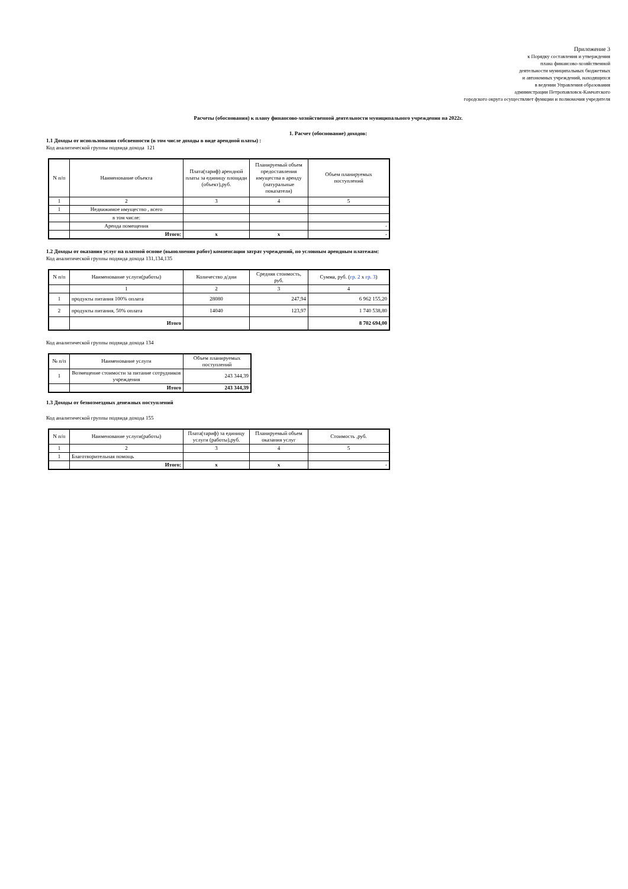Приложение 3
к Порядку составления и утверждения
плана финансово-хозяйственной
деятельности муниципальных бюджетных
и автономных учреждений, находящихся
в ведении Управления образования
администрации Петропавловск-Камчатского
городского округа осуществляет функции и полномочия учредителя
Расчеты (обоснования) к плану финансово-хозяйственной деятельности муниципального учреждения на 2022г.
1. Расчет (обоснование) доходов:
1.1 Доходы от использования собсвенности (в том числе доходы в виде арендной платы) :
Код аналитической группы подвида дохода 121
| N п/п | Наименование объекта | Плата(тариф) арендной платы за единицу площади (объект),руб. | Планируемый объем предоставления имущества в аренду (натуральные показатели) | Объем планируемых поступлений |
| --- | --- | --- | --- | --- |
| 1 | 2 | 3 | 4 | 5 |
| 1 | Недвижимое имущество , всего | | | |
| | в том числе: | | | |
| | Аренда помещения | | | - |
| | Итого: | х | х | - |
1.2 Доходы от оказания услуг на платной основе (выполнения работ) компенсации затрат учреждений, по условным арендным платежам:
Код аналитической группы подвида дохода 131,134,135
| N п/п | Наименование услуги(работы) | Количество д/дни | Средняя стоимость, руб. | Сумма, руб. ( гр. 2 х гр. 3 ) |
| --- | --- | --- | --- | --- |
| | 1 | 2 | 3 | 4 |
| 1 | продукты питания 100% оплата | 28080 | 247,94 | 6 962 155,20 |
| 2 | продукты питания, 50% оплата | 14040 | 123,97 | 1 740 538,80 |
| | Итого | | | 8 702 694,00 |
Код аналитической группы подвида дохода 134
| № п/п | Наименование услуги | Объем планируемых поступлений |
| --- | --- | --- |
| 1 | Возмещение стоимости за питание сотрудников учреждения | 243 344,39 |
| | Итого | 243 344,39 |
1.3 Доходы от безвозмездных денежных поступлений
Код аналитической группы подвида дохода 155
| N п/п | Наименование услуги(работы) | Плата(тариф) за единицу услуги (работы),руб. | Планируемый объем оказания услуг | Стоимость ,руб. |
| --- | --- | --- | --- | --- |
| 1 | 2 | 3 | 4 | 5 |
| 1 | Благотворительная помощь | | | |
| | Итого: | х | х | - |